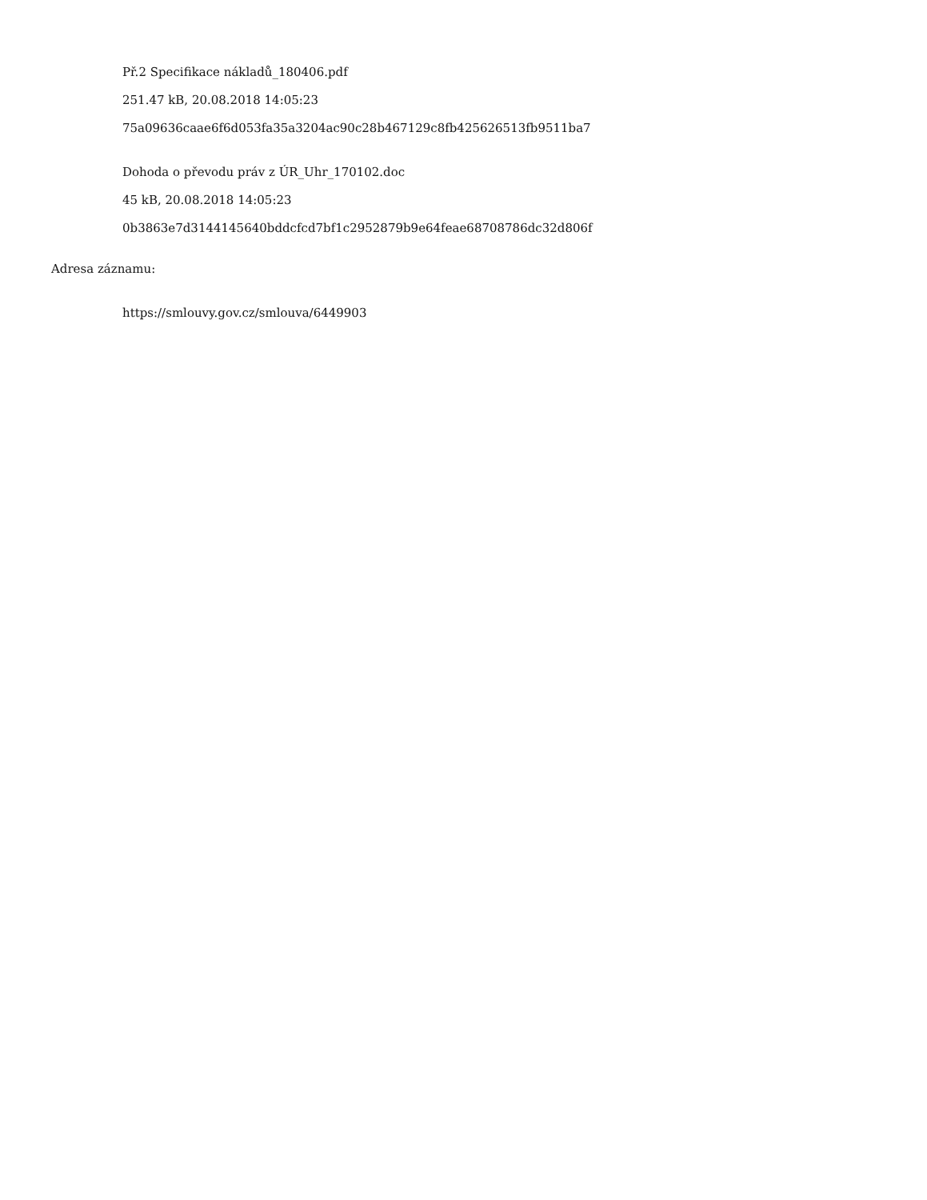Př.2 Specifikace nákladů_180406.pdf
251.47 kB, 20.08.2018 14:05:23
75a09636caae6f6d053fa35a3204ac90c28b467129c8fb425626513fb9511ba7
Dohoda o převodu práv z ÚR_Uhr_170102.doc
45 kB, 20.08.2018 14:05:23
0b3863e7d3144145640bddcfcd7bf1c2952879b9e64feae68708786dc32d806f
Adresa záznamu:
https://smlouvy.gov.cz/smlouva/6449903